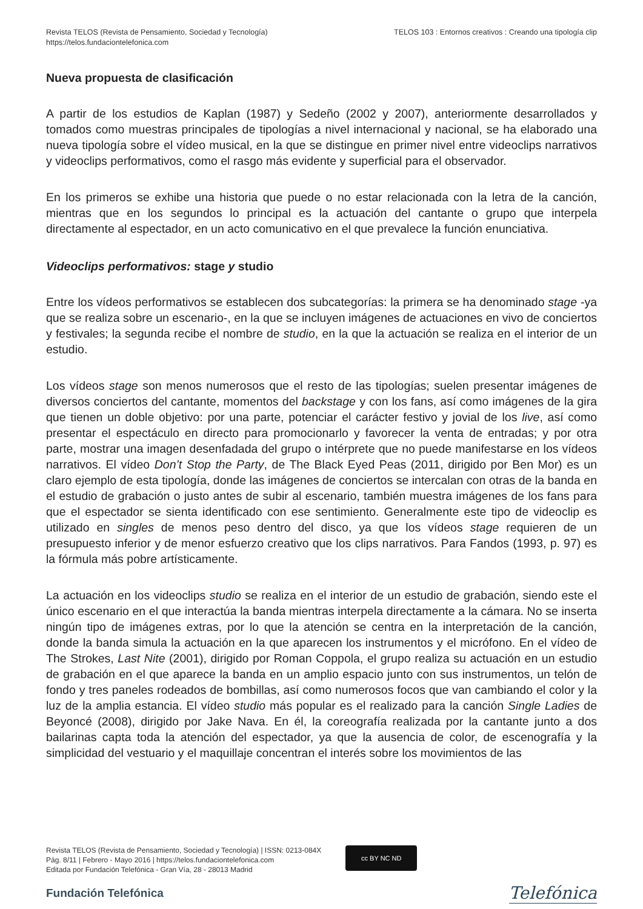Revista TELOS (Revista de Pensamiento, Sociedad y Tecnología)
https://telos.fundaciontelefonica.com
TELOS 103 : Entornos creativos : Creando una tipología clip
Nueva propuesta de clasificación
A partir de los estudios de Kaplan (1987) y Sedeño (2002 y 2007), anteriormente desarrollados y tomados como muestras principales de tipologías a nivel internacional y nacional, se ha elaborado una nueva tipología sobre el vídeo musical, en la que se distingue en primer nivel entre videoclips narrativos y videoclips performativos, como el rasgo más evidente y superficial para el observador.
En los primeros se exhibe una historia que puede o no estar relacionada con la letra de la canción, mientras que en los segundos lo principal es la actuación del cantante o grupo que interpela directamente al espectador, en un acto comunicativo en el que prevalece la función enunciativa.
Videoclips performativos: stage y studio
Entre los vídeos performativos se establecen dos subcategorías: la primera se ha denominado stage -ya que se realiza sobre un escenario-, en la que se incluyen imágenes de actuaciones en vivo de conciertos y festivales; la segunda recibe el nombre de studio, en la que la actuación se realiza en el interior de un estudio.
Los vídeos stage son menos numerosos que el resto de las tipologías; suelen presentar imágenes de diversos conciertos del cantante, momentos del backstage y con los fans, así como imágenes de la gira que tienen un doble objetivo: por una parte, potenciar el carácter festivo y jovial de los live, así como presentar el espectáculo en directo para promocionarlo y favorecer la venta de entradas; y por otra parte, mostrar una imagen desenfadada del grupo o intérprete que no puede manifestarse en los vídeos narrativos. El vídeo Don’t Stop the Party, de The Black Eyed Peas (2011, dirigido por Ben Mor) es un claro ejemplo de esta tipología, donde las imágenes de conciertos se intercalan con otras de la banda en el estudio de grabación o justo antes de subir al escenario, también muestra imágenes de los fans para que el espectador se sienta identificado con ese sentimiento. Generalmente este tipo de videoclip es utilizado en singles de menos peso dentro del disco, ya que los vídeos stage requieren de un presupuesto inferior y de menor esfuerzo creativo que los clips narrativos. Para Fandos (1993, p. 97) es la fórmula más pobre artísticamente.
La actuación en los videoclips studio se realiza en el interior de un estudio de grabación, siendo este el único escenario en el que interactúa la banda mientras interpela directamente a la cámara. No se inserta ningún tipo de imágenes extras, por lo que la atención se centra en la interpretación de la canción, donde la banda simula la actuación en la que aparecen los instrumentos y el micrófono. En el vídeo de The Strokes, Last Nite (2001), dirigido por Roman Coppola, el grupo realiza su actuación en un estudio de grabación en el que aparece la banda en un amplio espacio junto con sus instrumentos, un telón de fondo y tres paneles rodeados de bombillas, así como numerosos focos que van cambiando el color y la luz de la amplia estancia. El vídeo studio más popular es el realizado para la canción Single Ladies de Beyoncé (2008), dirigido por Jake Nava. En él, la coreografía realizada por la cantante junto a dos bailarinas capta toda la atención del espectador, ya que la ausencia de color, de escenografía y la simplicidad del vestuario y el maquillaje concentran el interés sobre los movimientos de las
Revista TELOS (Revista de Pensamiento, Sociedad y Tecnología) | ISSN: 0213-084X
Pág. 8/11 | Febrero - Mayo 2016 | https://telos.fundaciontelefonica.com
Editada por Fundación Telefónica - Gran Vía, 28 - 28013 Madrid
cc BY NC ND
Fundación Telefónica
Telefónica